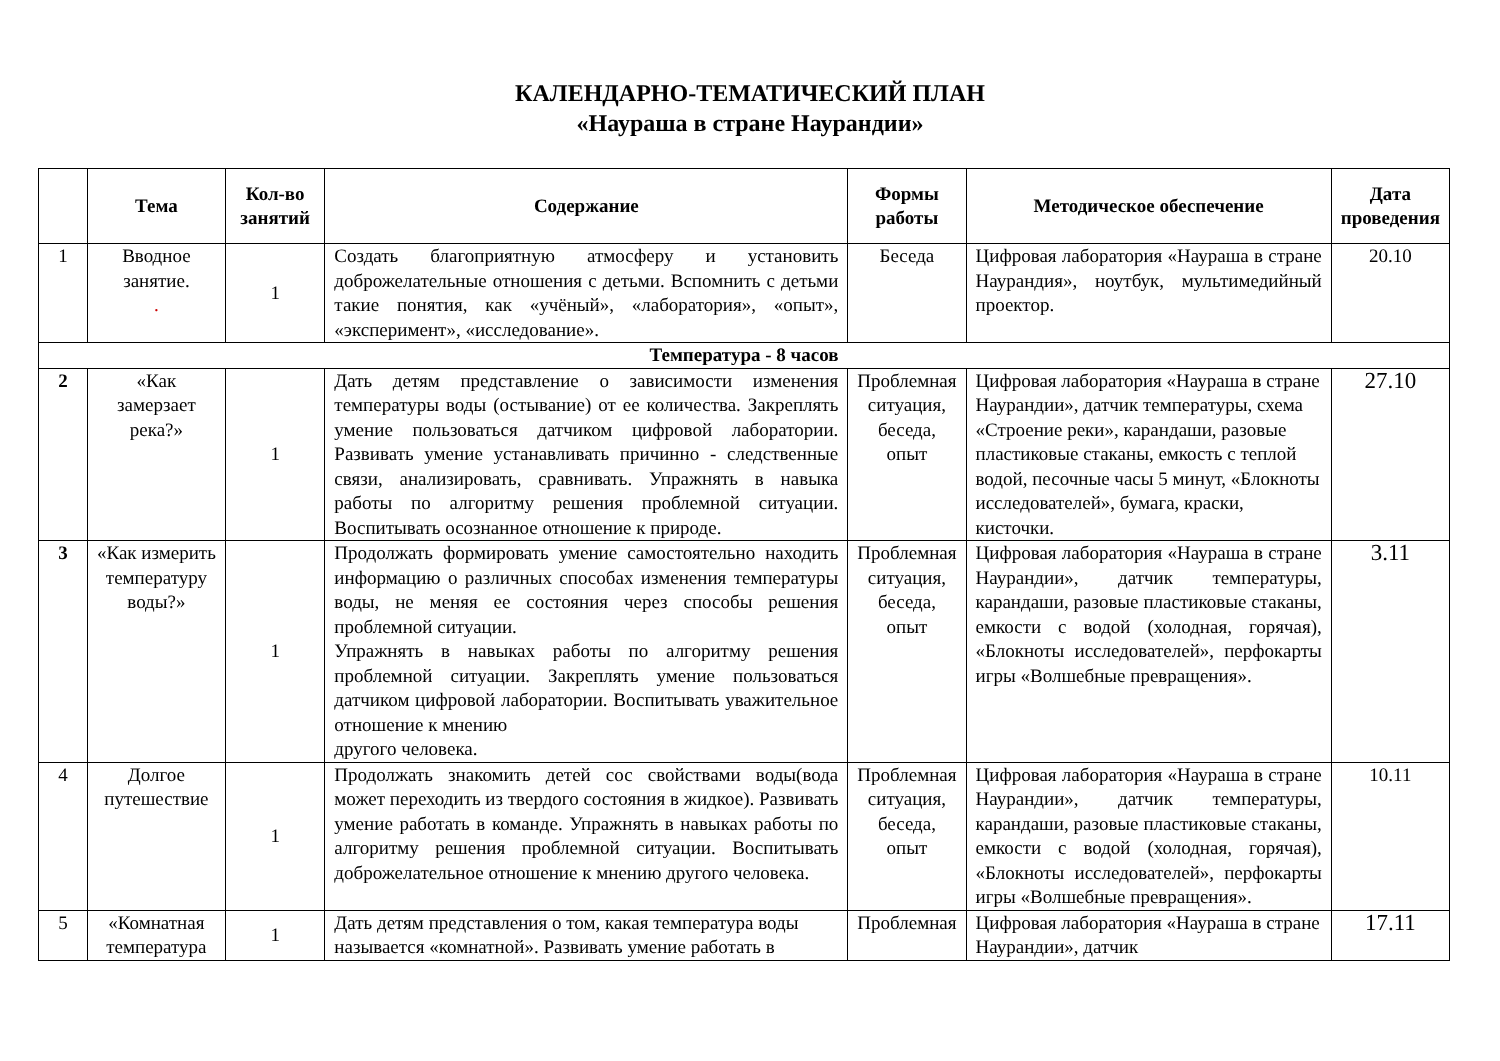КАЛЕНДАРНО-ТЕМАТИЧЕСКИЙ ПЛАН
«Наураша в стране Наурандии»
| | Тема | Кол-во занятий | Содержание | Формы работы | Методическое обеспечение | Дата проведения |
| --- | --- | --- | --- | --- | --- | --- |
| 1 | Вводное занятие. . | 1 | Создать благоприятную атмосферу и установить доброжелательные отношения с детьми. Вспомнить с детьми такие понятия, как «учёный», «лаборатория», «опыт», «эксперимент», «исследование». | Беседа | Цифровая лаборатория «Наураша в стране Наурандия», ноутбук, мультимедийный проектор. | 20.10 |
| Температура - 8 часов | | | | | | |
| 2 | «Как замерзает река?» | 1 | Дать детям представление о зависимости изменения температуры воды (остывание) от ее количества. Закреплять умение пользоваться датчиком цифровой лаборатории. Развивать умение устанавливать причинно - следственные связи, анализировать, сравнивать. Упражнять в навыка работы по алгоритму решения проблемной ситуации. Воспитывать осознанное отношение к природе. | Проблемная ситуация, беседа, опыт | Цифровая лаборатория «Наураша в стране Наурандии», датчик температуры, схема «Строение реки», карандаши, разовые пластиковые стаканы, емкость с теплой водой, песочные часы 5 минут, «Блокноты исследователей», бумага, краски, кисточки. | 27.10 |
| 3 | «Как измерить температуру воды?» | 1 | Продолжать формировать умение самостоятельно находить информацию о различных способах изменения температуры воды, не меняя ее состояния через способы решения проблемной ситуации. Упражнять в навыках работы по алгоритму решения проблемной ситуации. Закреплять умение пользоваться датчиком цифровой лаборатории. Воспитывать уважительное отношение к мнению другого человека. | Проблемная ситуация, беседа, опыт | Цифровая лаборатория «Наураша в стране Наурандии», датчик температуры, карандаши, разовые пластиковые стаканы, емкости с водой (холодная, горячая), «Блокноты исследователей», перфокарты игры «Волшебные превращения». | 3.11 |
| 4 | Долгое путешествие | 1 | Продолжать знакомить детей сос свойствами воды(вода может переходить из твердого состояния в жидкое). Развивать умение работать в команде. Упражнять в навыках работы по алгоритму решения проблемной ситуации. Воспитывать доброжелательное отношение к мнению другого человека. | Проблемная ситуация, беседа, опыт | Цифровая лаборатория «Наураша в стране Наурандии», датчик температуры, карандаши, разовые пластиковые стаканы, емкости с водой (холодная, горячая), «Блокноты исследователей», перфокарты игры «Волшебные превращения». | 10.11 |
| 5 | «Комнатная температура | 1 | Дать детям представления о том, какая температура воды называется «комнатной». Развивать умение работать в | Проблемная | Цифровая лаборатория «Наураша в стране Наурандии», датчик | 17.11 |